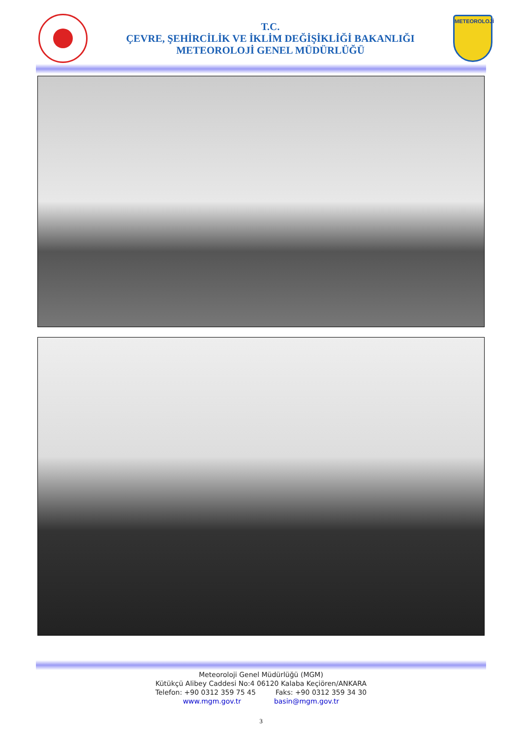T.C.
ÇEVRE, ŞEHİRCİLİK VE İKLİM DEĞİŞİKLİĞİ BAKANLIĞI
METEOROLOJİ GENEL MÜDÜRLÜĞÜ
METEOROLOJİ
Meteoroloji Genel Müdürlüğü (MGM)
Kütükçü Alibey Caddesi No:4 06120 Kalaba Keçiören/ANKARA
Telefon: +90 0312 359 75 45 Faks: +90 0312 359 34 30
www.mgm.gov.tr basin@mgm.gov.tr
3